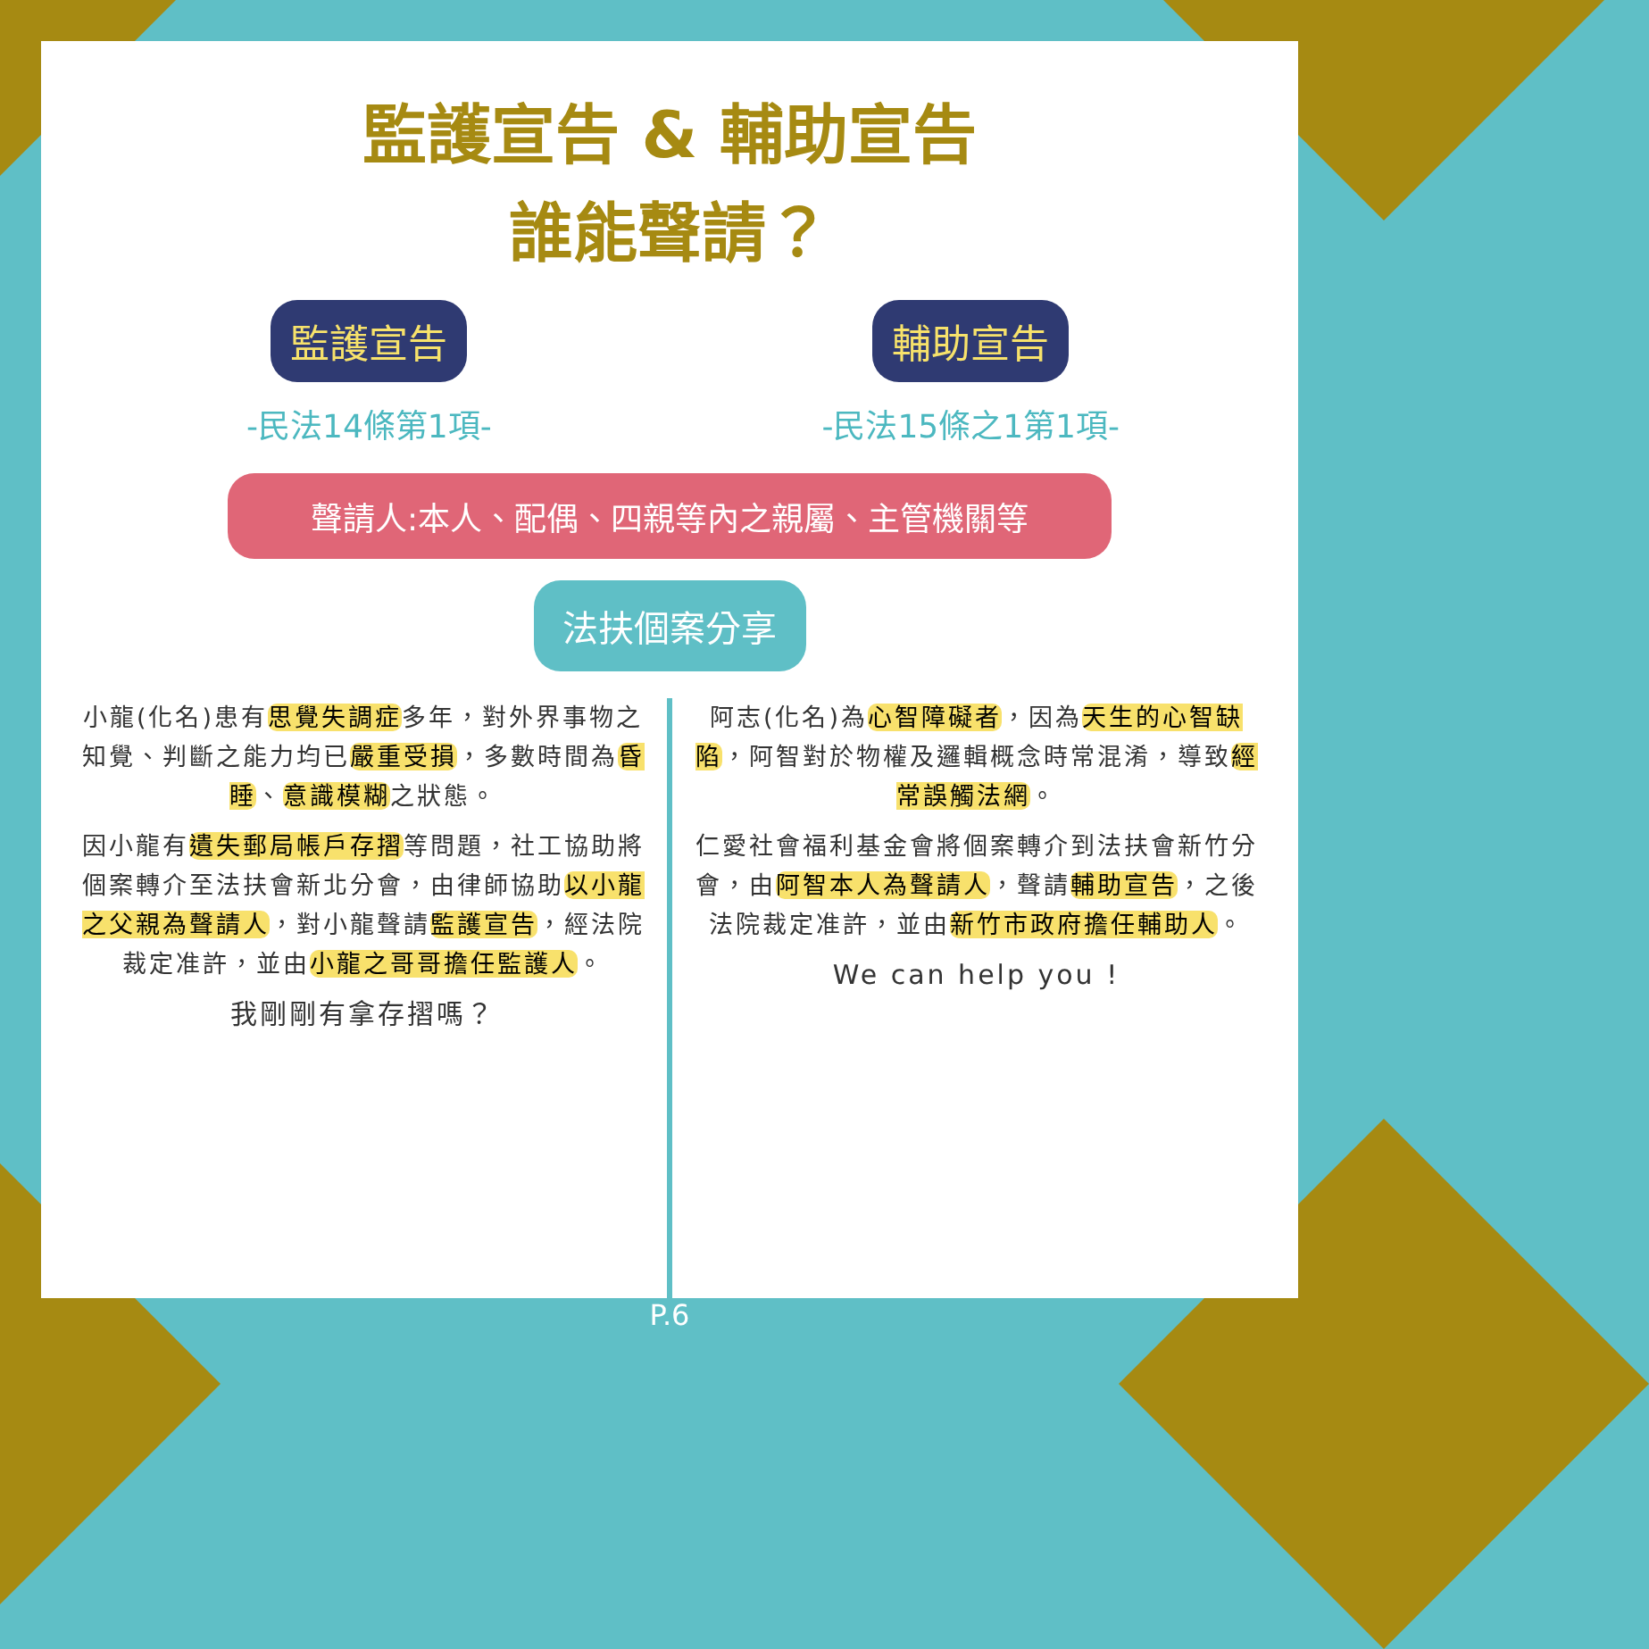監護宣告 & 輔助宣告
誰能聲請？
監護宣告
-民法14條第1項-
輔助宣告
-民法15條之1第1項-
聲請人:本人、配偶、四親等內之親屬、主管機關等
法扶個案分享
小龍(化名)患有思覺失調症多年，對外界事物之知覺、判斷之能力均已嚴重受損，多數時間為昏睡、意識模糊之狀態。
因小龍有遺失郵局帳戶存摺等問題，社工協助將個案轉介至法扶會新北分會，由律師協助以小龍之父親為聲請人，對小龍聲請監護宣告，經法院裁定准許，並由小龍之哥哥擔任監護人。
我剛剛有拿存摺嗎？
阿志(化名)為心智障礙者，因為天生的心智缺陷，阿智對於物權及邏輯概念時常混淆，導致經常誤觸法網。
仁愛社會福利基金會將個案轉介到法扶會新竹分會，由阿智本人為聲請人，聲請輔助宣告，之後法院裁定准許，並由新竹市政府擔任輔助人。
We can help you !
P.6